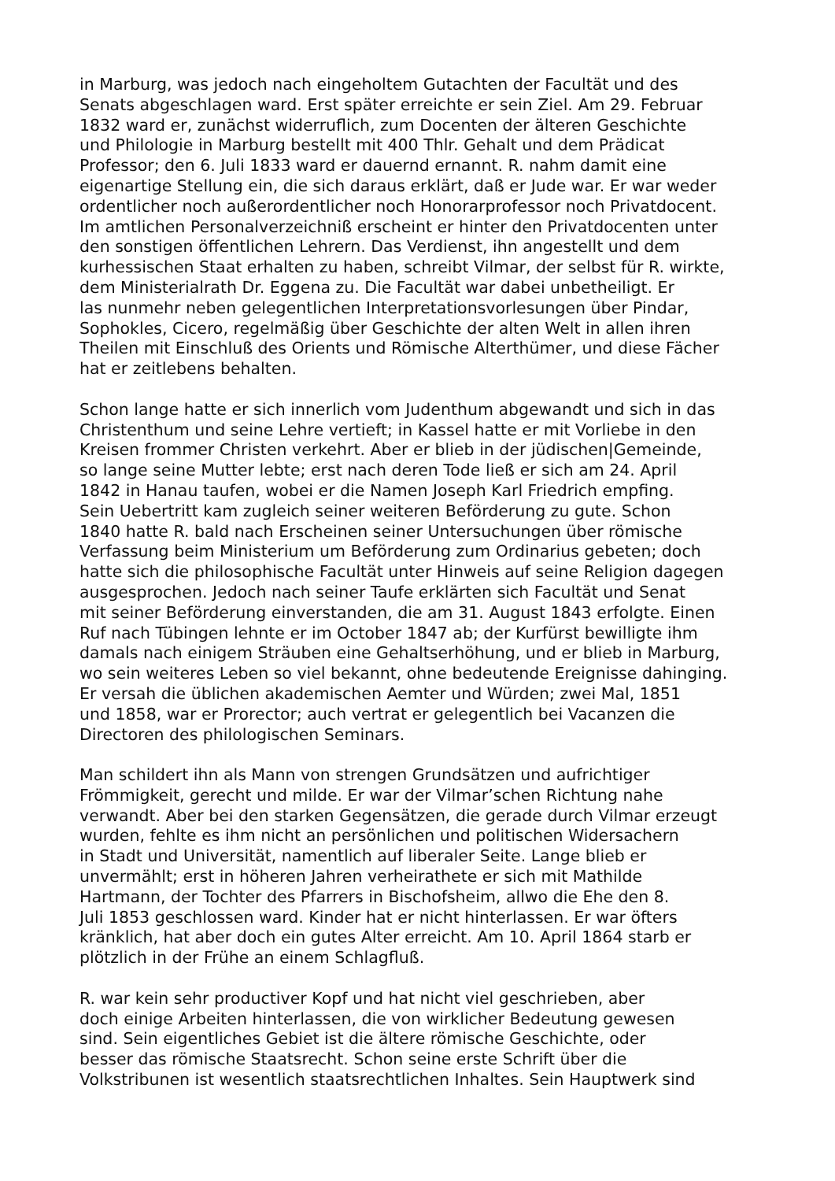in Marburg, was jedoch nach eingeholtem Gutachten der Facultät und des
Senats abgeschlagen ward. Erst später erreichte er sein Ziel. Am 29. Februar
1832 ward er, zunächst widerruflich, zum Docenten der älteren Geschichte
und Philologie in Marburg bestellt mit 400 Thlr. Gehalt und dem Prädicat
Professor; den 6. Juli 1833 ward er dauernd ernannt. R. nahm damit eine
eigenartige Stellung ein, die sich daraus erklärt, daß er Jude war. Er war weder
ordentlicher noch außerordentlicher noch Honorarprofessor noch Privatdocent.
Im amtlichen Personalverzeichniß erscheint er hinter den Privatdocenten unter
den sonstigen öffentlichen Lehrern. Das Verdienst, ihn angestellt und dem
kurhessischen Staat erhalten zu haben, schreibt Vilmar, der selbst für R. wirkte,
dem Ministerialrath Dr. Eggena zu. Die Facultät war dabei unbetheiligt. Er
las nunmehr neben gelegentlichen Interpretationsvorlesungen über Pindar,
Sophokles, Cicero, regelmäßig über Geschichte der alten Welt in allen ihren
Theilen mit Einschluß des Orients und Römische Alterthümer, und diese Fächer
hat er zeitlebens behalten.
Schon lange hatte er sich innerlich vom Judenthum abgewandt und sich in das
Christenthum und seine Lehre vertieft; in Kassel hatte er mit Vorliebe in den
Kreisen frommer Christen verkehrt. Aber er blieb in der jüdischen|Gemeinde,
so lange seine Mutter lebte; erst nach deren Tode ließ er sich am 24. April
1842 in Hanau taufen, wobei er die Namen Joseph Karl Friedrich empfing.
Sein Uebertritt kam zugleich seiner weiteren Beförderung zu gute. Schon
1840 hatte R. bald nach Erscheinen seiner Untersuchungen über römische
Verfassung beim Ministerium um Beförderung zum Ordinarius gebeten; doch
hatte sich die philosophische Facultät unter Hinweis auf seine Religion dagegen
ausgesprochen. Jedoch nach seiner Taufe erklärten sich Facultät und Senat
mit seiner Beförderung einverstanden, die am 31. August 1843 erfolgte. Einen
Ruf nach Tübingen lehnte er im October 1847 ab; der Kurfürst bewilligte ihm
damals nach einigem Sträuben eine Gehaltserhöhung, und er blieb in Marburg,
wo sein weiteres Leben so viel bekannt, ohne bedeutende Ereignisse dahinging.
Er versah die üblichen akademischen Aemter und Würden; zwei Mal, 1851
und 1858, war er Prorector; auch vertrat er gelegentlich bei Vacanzen die
Directoren des philologischen Seminars.
Man schildert ihn als Mann von strengen Grundsätzen und aufrichtiger
Frömmigkeit, gerecht und milde. Er war der Vilmar’schen Richtung nahe
verwandt. Aber bei den starken Gegensätzen, die gerade durch Vilmar erzeugt
wurden, fehlte es ihm nicht an persönlichen und politischen Widersachern
in Stadt und Universität, namentlich auf liberaler Seite. Lange blieb er
unvermählt; erst in höheren Jahren verheirathete er sich mit Mathilde
Hartmann, der Tochter des Pfarrers in Bischofsheim, allwo die Ehe den 8.
Juli 1853 geschlossen ward. Kinder hat er nicht hinterlassen. Er war öfters
kränklich, hat aber doch ein gutes Alter erreicht. Am 10. April 1864 starb er
plötzlich in der Frühe an einem Schlagfluß.
R. war kein sehr productiver Kopf und hat nicht viel geschrieben, aber
doch einige Arbeiten hinterlassen, die von wirklicher Bedeutung gewesen
sind. Sein eigentliches Gebiet ist die ältere römische Geschichte, oder
besser das römische Staatsrecht. Schon seine erste Schrift über die
Volkstribunen ist wesentlich staatsrechtlichen Inhaltes. Sein Hauptwerk sind